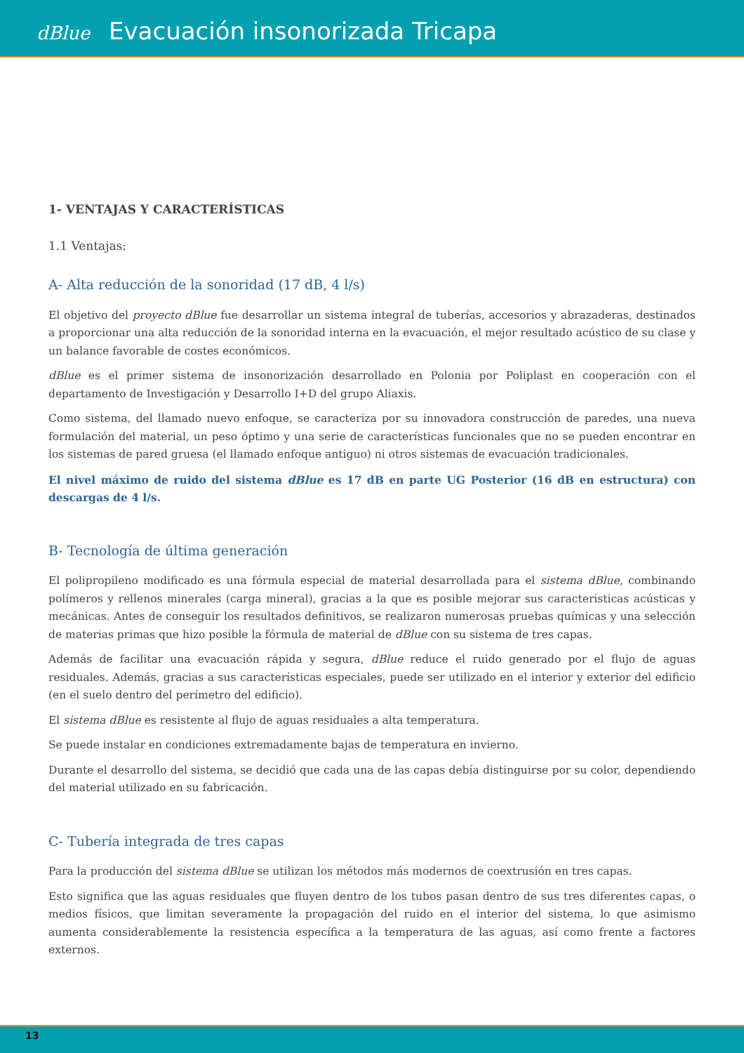dBlue Evacuación insonorizada Tricapa
1- VENTAJAS Y CARACTERÍSTICAS
1.1 Ventajas:
A- Alta reducción de la sonoridad (17 dB, 4 l/s)
El objetivo del proyecto dBlue fue desarrollar un sistema integral de tuberías, accesorios y abrazaderas, destinados a proporcionar una alta reducción de la sonoridad interna en la evacuación, el mejor resultado acústico de su clase y un balance favorable de costes económicos.
dBlue es el primer sistema de insonorización desarrollado en Polonia por Poliplast en cooperación con el departamento de Investigación y Desarrollo I+D del grupo Aliaxis.
Como sistema, del llamado nuevo enfoque, se caracteriza por su innovadora construcción de paredes, una nueva formulación del material, un peso óptimo y una serie de características funcionales que no se pueden encontrar en los sistemas de pared gruesa (el llamado enfoque antiguo) ni otros sistemas de evacuación tradicionales.
El nivel máximo de ruido del sistema dBlue es 17 dB en parte UG Posterior (16 dB en estructura) con descargas de 4 l/s.
B- Tecnología de última generación
El polipropileno modificado es una fórmula especial de material desarrollada para el sistema dBlue, combinando polímeros y rellenos minerales (carga mineral), gracias a la que es posible mejorar sus caracteristicas acústicas y mecánicas. Antes de conseguir los resultados definitivos, se realizaron numerosas pruebas químicas y una selección de materias primas que hizo posible la fórmula de material de dBlue con su sistema de tres capas.
Además de facilitar una evacuación rápida y segura, dBlue reduce el ruido generado por el flujo de aguas residuales. Además, gracias a sus características especiales, puede ser utilizado en el interior y exterior del edificio (en el suelo dentro del perímetro del edificio).
El sistema dBlue es resistente al flujo de aguas residuales a alta temperatura.
Se puede instalar en condiciones extremadamente bajas de temperatura en invierno.
Durante el desarrollo del sistema, se decidió que cada una de las capas debía distinguirse por su color, dependiendo del material utilizado en su fabricación.
C- Tubería integrada de tres capas
Para la producción del sistema dBlue se utilizan los métodos más modernos de coextrusión en tres capas.
Esto significa que las aguas residuales que fluyen dentro de los tubos pasan dentro de sus tres diferentes capas, o medios físicos, que limitan severamente la propagación del ruido en el interior del sistema, lo que asimismo aumenta considerablemente la resistencia específica a la temperatura de las aguas, así como frente a factores externos.
13